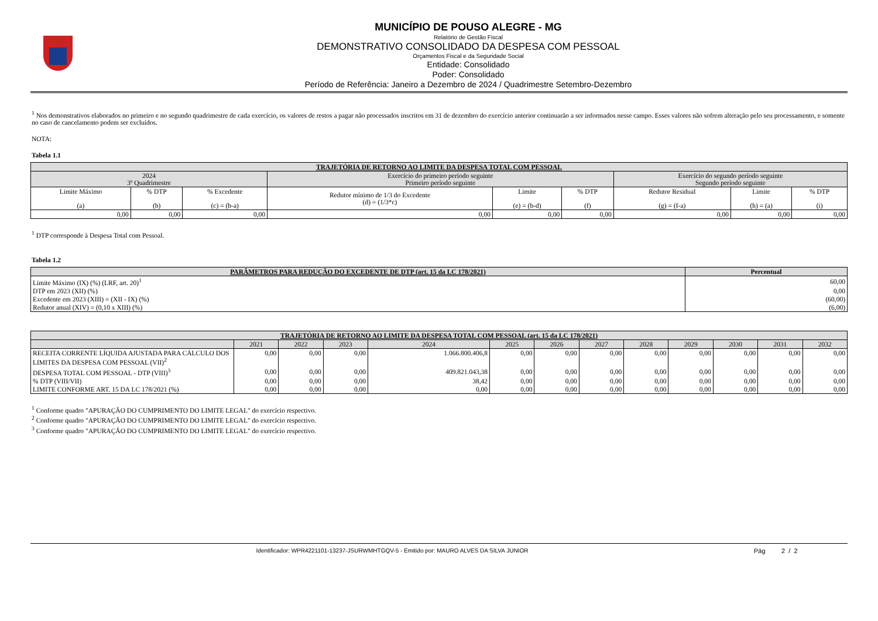MUNICÍPIO DE POUSO ALEGRE - MG
Relatório de Gestão Fiscal
DEMONSTRATIVO CONSOLIDADO DA DESPESA COM PESSOAL
Orçamentos Fiscal e da Seguridade Social
Entidade: Consolidado
Poder: Consolidado
Período de Referência: Janeiro a Dezembro de 2024 / Quadrimestre Setembro-Dezembro
<sup>1</sup> Nos demonstrativos elaborados no primeiro e no segundo quadrimestre de cada exercício, os valores de restos a pagar não processados inscritos em 31 de dezembro do exercício anterior continuarão a ser informados nesse campo. Esses valores não sofrem alteração pelo seu processamento, e somente no caso de cancelamento podem ser excluídos.
NOTA:
Tabela 1.1
| TRAJETÓRIA DE RETORNO AO LIMITE DA DESPESA TOTAL COM PESSOAL | | | | | | | | |
| --- | --- | --- | --- | --- | --- | --- | --- | --- |
| 2024 3º Quadrimestre | | | Exercício do primeiro período seguinte Primeiro período seguinte | | | Exercício do segundo período seguinte Segundo período seguinte | | |
| Limite Máximo (a) | % DTP (b) | % Excedente (c) = (b-a) | Redutor mínimo de 1/3 do Excedente (d) = (1/3*c) | Limite (e) = (b-d) | % DTP (f) | Redutor Residual (g) = (f-a) | Limite (h) = (a) | % DTP (i) |
| 0,00 | 0,00 | 0,00 | 0,00 | 0,00 | 0,00 | 0,00 | 0,00 | 0,00 |
<sup>1</sup> DTP corresponde à Despesa Total com Pessoal.
Tabela 1.2
| PARÂMETROS PARA REDUÇÃO DO EXCEDENTE DE DTP (art. 15 da LC 178/2021) | Percentual |
| --- | --- |
| Limite Máximo (IX) (%) (LRF, art. 20)<sup>1</sup> | 60,00 |
| DTP em 2023 (XII) (%) | 0,00 |
| Excedente em 2023 (XIII) = (XII - IX) (%) | (60,00) |
| Redutor anual (XIV) = (0,10 x XIII) (%) | (6,00) |
| TRAJETÓRIA DE RETORNO AO LIMITE DA DESPESA TOTAL COM PESSOAL (art. 15 da LC 178/2021) | | | | | | | | | | | | |
| --- | --- | --- | --- | --- | --- | --- | --- | --- | --- | --- | --- | --- |
| | 2021 | 2022 | 2023 | 2024 | 2025 | 2026 | 2027 | 2028 | 2029 | 2030 | 2031 | 2032 |
| RECEITA CORRENTE LÍQUIDA AJUSTADA PARA CÁLCULO DOS LIMITES DA DESPESA COM PESSOAL (VII)<sup>2</sup> | 0,00 | 0,00 | 0,00 | 1.066.800.406,8 | 0,00 | 0,00 | 0,00 | 0,00 | 0,00 | 0,00 | 0,00 | 0,00 |
| DESPESA TOTAL COM PESSOAL - DTP (VIII)<sup>3</sup> | 0,00 | 0,00 | 0,00 | 409.821.043,38 | 0,00 | 0,00 | 0,00 | 0,00 | 0,00 | 0,00 | 0,00 | 0,00 |
| % DTP (VIII/VII) | 0,00 | 0,00 | 0,00 | 38,42 | 0,00 | 0,00 | 0,00 | 0,00 | 0,00 | 0,00 | 0,00 | 0,00 |
| LIMITE CONFORME ART. 15 DA LC 178/2021 (%) | 0,00 | 0,00 | 0,00 | 0,00 | 0,00 | 0,00 | 0,00 | 0,00 | 0,00 | 0,00 | 0,00 | 0,00 |
<sup>1</sup> Conforme quadro "APURAÇÃO DO CUMPRIMENTO DO LIMITE LEGAL" do exercício respectivo.
<sup>2</sup> Conforme quadro "APURAÇÃO DO CUMPRIMENTO DO LIMITE LEGAL" do exercício respectivo.
<sup>3</sup> Conforme quadro "APURAÇÃO DO CUMPRIMENTO DO LIMITE LEGAL" do exercício respectivo.
Identificador: WPR4221101-13237-JSURWMHTGQV-5 - Emitido por: MAURO ALVES DA SILVA JUNIOR
Pág 2 / 2